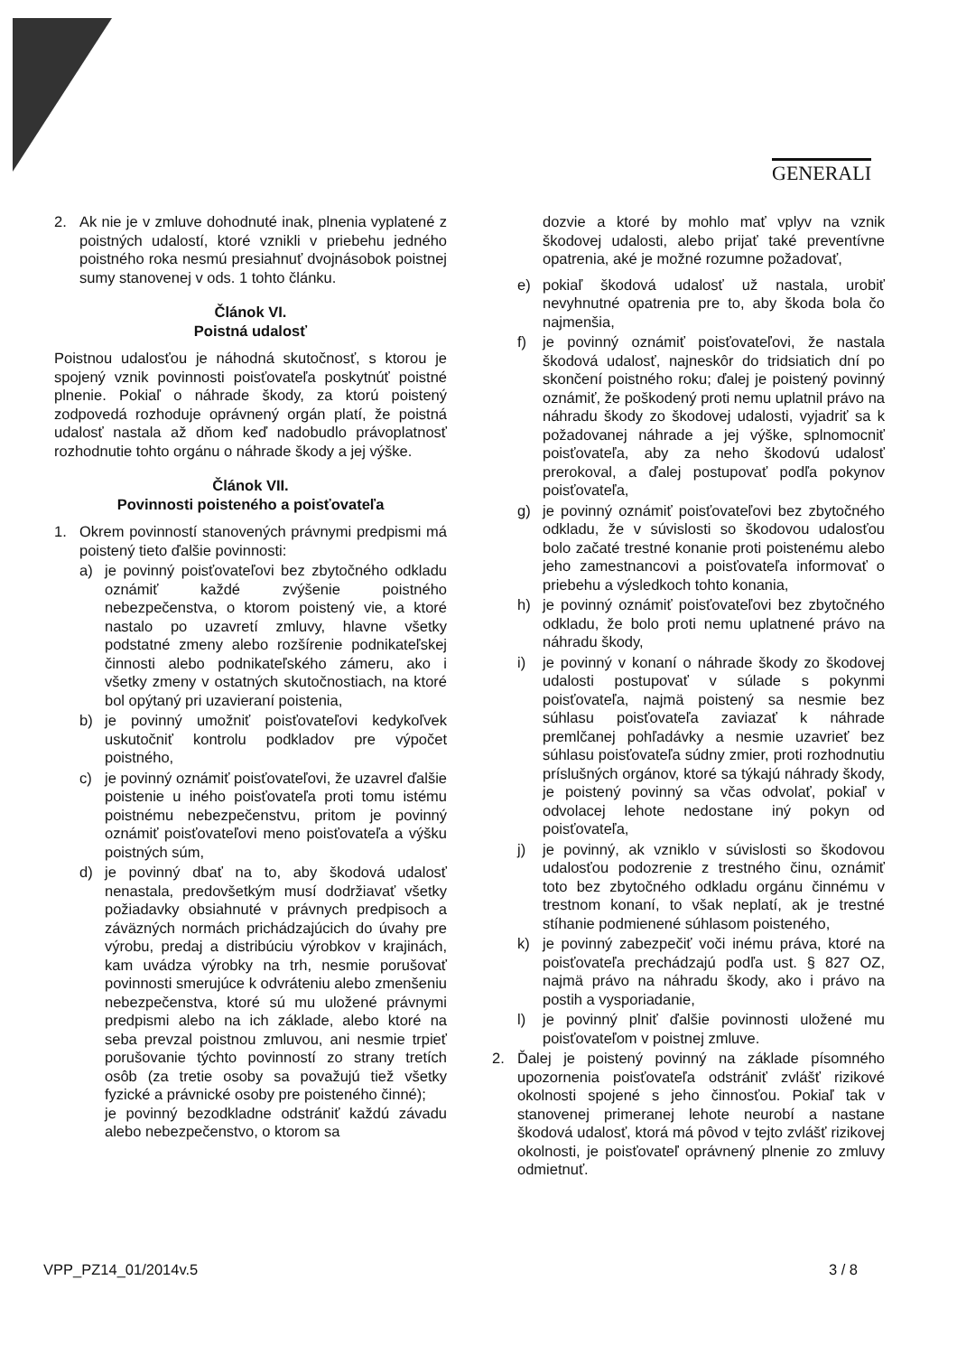GENERALI
2. Ak nie je v zmluve dohodnuté inak, plnenia vyplatené z poistných udalostí, ktoré vznikli v priebehu jedného poistného roka nesmú presiahnuť dvojnásobok poistnej sumy stanovenej v ods. 1 tohto článku.
Článok VI.
Poistná udalosť
Poistnou udalosťou je náhodná skutočnosť, s ktorou je spojený vznik povinnosti poisťovateľa poskytnúť poistné plnenie. Pokiaľ o náhrade škody, za ktorú poistený zodpovedá rozhoduje oprávnený orgán platí, že poistná udalosť nastala až dňom keď nadobudlo právoplatnosť rozhodnutie tohto orgánu o náhrade škody a jej výške.
Článok VII.
Povinnosti poisteného a poisťovateľa
1. Okrem povinností stanovených právnymi predpismi má poistený tieto ďalšie povinnosti:
a) je povinný poisťovateľovi bez zbytočného odkladu oznámiť každé zvýšenie poistného nebezpečenstva, o ktorom poistený vie, a ktoré nastalo po uzavretí zmluvy, hlavne všetky podstatné zmeny alebo rozšírenie podnikateľskej činnosti alebo podnikateľského zámeru, ako i všetky zmeny v ostatných skutočnostiach, na ktoré bol opýtaný pri uzavieraní poistenia,
b) je povinný umožniť poisťovateľovi kedykoľvek uskutočniť kontrolu podkladov pre výpočet poistného,
c) je povinný oznámiť poisťovateľovi, že uzavrel ďalšie poistenie u iného poisťovateľa proti tomu istému poistnému nebezpečenstvu, pritom je povinný oznámiť poisťovateľovi meno poisťovateľa a výšku poistných súm,
d) je povinný dbať na to, aby škodová udalosť nenastala, predovšetkým musí dodržiavať všetky požiadavky obsiahnuté v právnych predpisoch a záväzných normách prichádzajúcich do úvahy pre výrobu, predaj a distribúciu výrobkov v krajinách, kam uvádza výrobky na trh, nesmie porušovať povinnosti smerujúce k odvráteniu alebo zmenšeniu nebezpečenstva, ktoré sú mu uložené právnymi predpismi alebo na ich základe, alebo ktoré na seba prevzal poistnou zmluvou, ani nesmie trpieť porušovanie týchto povinností zo strany tretích osôb (za tretie osoby sa považujú tiež všetky fyzické a právnické osoby pre poisteného činné);
je povinný bezodkladne odstrániť každú závadu alebo nebezpečenstvo, o ktorom sa
dozvie a ktoré by mohlo mať vplyv na vznik škodovej udalosti, alebo prijať také preventívne opatrenia, aké je možné rozumne požadovať,
e) pokiaľ škodová udalosť už nastala, urobiť nevyhnutné opatrenia pre to, aby škoda bola čo najmenšia,
f) je povinný oznámiť poisťovateľovi, že nastala škodová udalosť, najneskôr do tridsiatich dní po skončení poistného roku; ďalej je poistený povinný oznámiť, že poškodený proti nemu uplatnil právo na náhradu škody zo škodovej udalosti, vyjadriť sa k požadovanej náhrade a jej výške, splnomocniť poisťovateľa, aby za neho škodovú udalosť prerokoval, a ďalej postupovať podľa pokynov poisťovateľa,
g) je povinný oznámiť poisťovateľovi bez zbytočného odkladu, že v súvislosti so škodovou udalosťou bolo začaté trestné konanie proti poistenému alebo jeho zamestnancovi a poisťovateľa informovať o priebehu a výsledkoch tohto konania,
h) je povinný oznámiť poisťovateľovi bez zbytočného odkladu, že bolo proti nemu uplatnené právo na náhradu škody,
i) je povinný v konaní o náhrade škody zo škodovej udalosti postupovať v súlade s pokynmi poisťovateľa, najmä poistený sa nesmie bez súhlasu poisťovateľa zaviazať k náhrade premlčanej pohľadávky a nesmie uzavrieť bez súhlasu poisťovateľa súdny zmier, proti rozhodnutiu príslušných orgánov, ktoré sa týkajú náhrady škody, je poistený povinný sa včas odvolať, pokiaľ v odvolacej lehote nedostane iný pokyn od poisťovateľa,
j) je povinný, ak vzniklo v súvislosti so škodovou udalosťou podozrenie z trestného činu, oznámiť toto bez zbytočného odkladu orgánu činnému v trestnom konaní, to však neplatí, ak je trestné stíhanie podmienené súhlasom poisteného,
k) je povinný zabezpečiť voči inému práva, ktoré na poisťovateľa prechádzajú podľa ust. § 827 OZ, najmä právo na náhradu škody, ako i právo na postih a vysporiadanie,
l) je povinný plniť ďalšie povinnosti uložené mu poisťovateľom v poistnej zmluve.
2. Ďalej je poistený povinný na základe písomného upozornenia poisťovateľa odstrániť zvlášť rizikové okolnosti spojené s jeho činnosťou. Pokiaľ tak v stanovenej primeranej lehote neurobí a nastane škodová udalosť, ktorá má pôvod v tejto zvlášť rizikovej okolnosti, je poisťovateľ oprávnený plnenie zo zmluvy odmietnuť.
VPP_PZ14_01/2014v.5 3 / 8